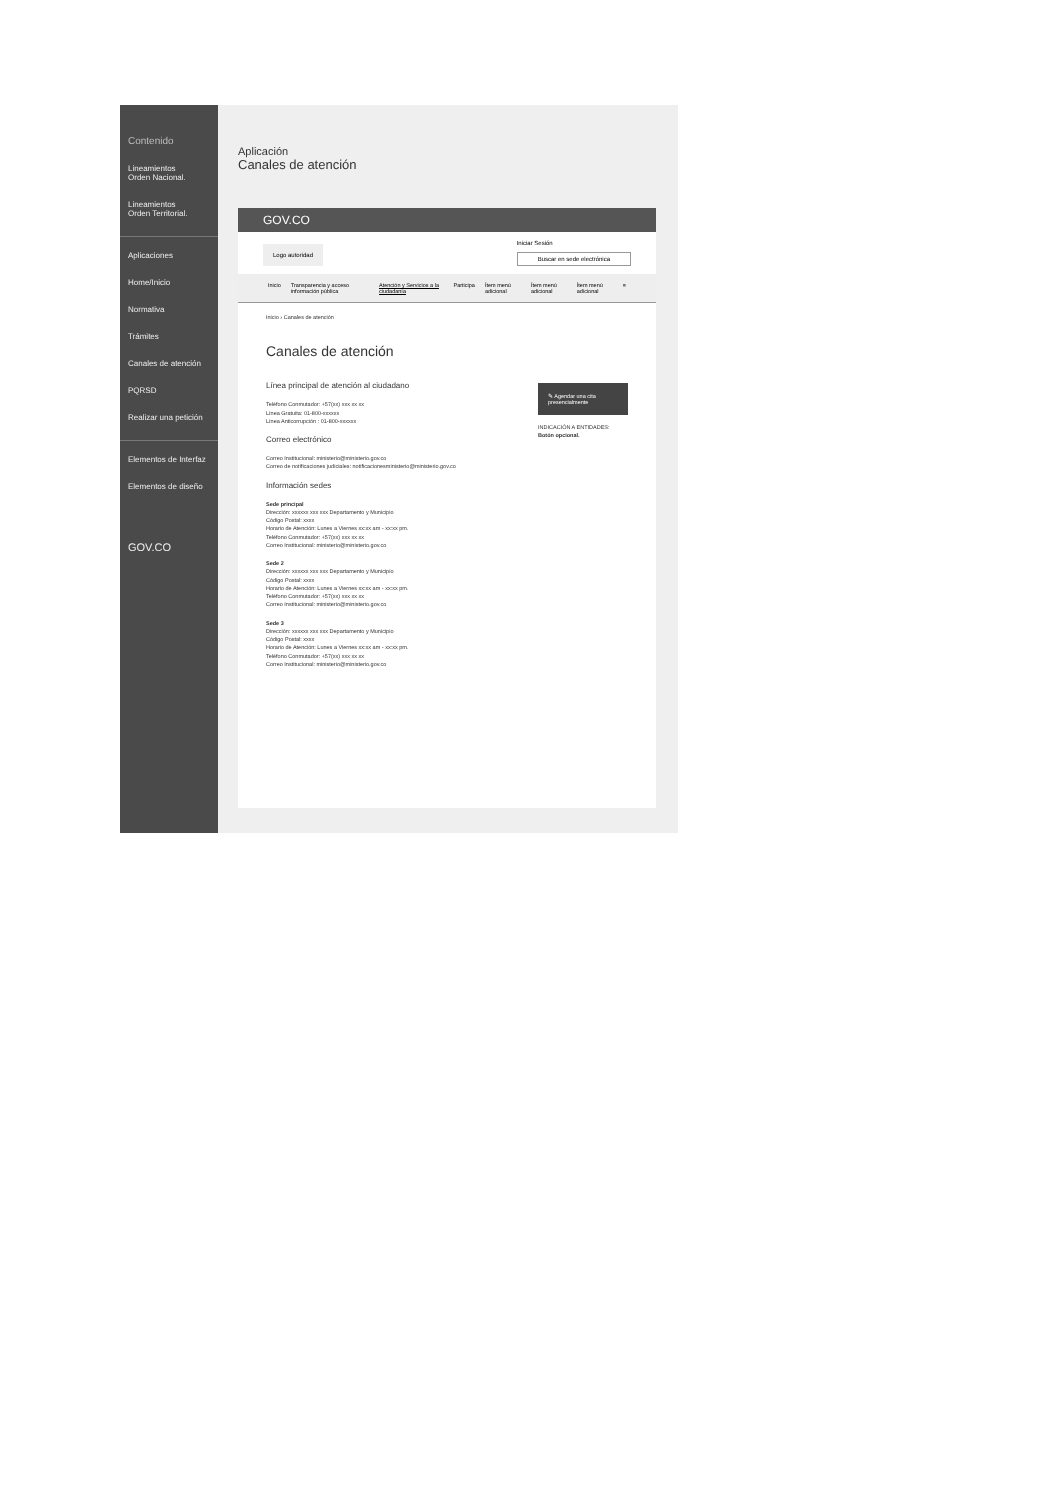Contenido
Lineamientos
Orden Nacional.
Lineamientos
Orden Territorial.
Aplicaciones
Home/Inicio
Normativa
Trámites
Canales de atención
PQRSD
Realizar una petición
Elementos de Interfaz
Elementos de diseño
GOV.CO
Aplicación
Canales de atención
GOV.CO
Logo autoridad Iniciar Sesión
Buscar en sede electrónica
Inicio Transparencia y acceso información pública Atención y Servicios a la ciudadanía Participa Ítem menú adicional Ítem menú adicional Ítem menú adicional ≡
Inicio › Canales de atención
Canales de atención
Línea principal de atención al ciudadano
Teléfono Conmutador: +57(xx) xxx xx xx
Línea Gratuita: 01-800-xxxxxx
Línea Anticorrupción : 01-800-xxxxxx
Correo electrónico
Correo Institucional: ministerio@ministerio.gov.co
Correo de notificaciones judiciales: notificacionesministerio@ministerio.gov.co
Información sedes
Sede principal
Dirección: xxxxxx xxx xxx Departamento y Municipio
Código Postal: xxxx
Horario de Atención: Lunes a Viernes xx:xx am - xx:xx pm.
Teléfono Conmutador: +57(xx) xxx xx xx
Correo Institucional: ministerio@ministerio.gov.co
Sede 2
Dirección: xxxxxx xxx xxx Departamento y Municipio
Código Postal: xxxx
Horario de Atención: Lunes a Viernes xx:xx am - xx:xx pm.
Teléfono Conmutador: +57(xx) xxx xx xx
Correo Institucional: ministerio@ministerio.gov.co
Sede 3
Dirección: xxxxxx xxx xxx Departamento y Municipio
Código Postal: xxxx
Horario de Atención: Lunes a Viernes xx:xx am - xx:xx pm.
Teléfono Conmutador: +57(xx) xxx xx xx
Correo Institucional: ministerio@ministerio.gov.co
✎ Agendar una cita presencialmente
INDICACIÓN A ENTIDADES:
Botón opcional.